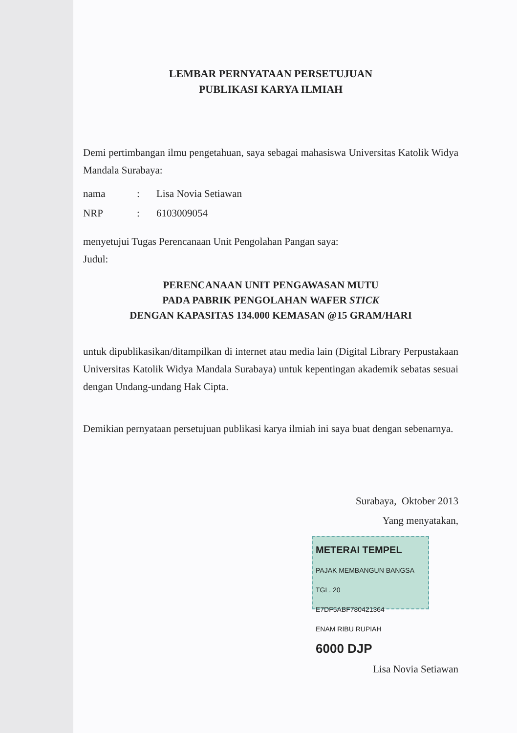LEMBAR PERNYATAAN PERSETUJUAN
PUBLIKASI KARYA ILMIAH
Demi pertimbangan ilmu pengetahuan, saya sebagai mahasiswa Universitas Katolik Widya Mandala Surabaya:
nama: Lisa Novia Setiawan
NRP: 6103009054
menyetujui Tugas Perencanaan Unit Pengolahan Pangan saya:
Judul:
PERENCANAAN UNIT PENGAWASAN MUTU
PADA PABRIK PENGOLAHAN WAFER STICK
DENGAN KAPASITAS 134.000 KEMASAN @15 GRAM/HARI
untuk dipublikasikan/ditampilkan di internet atau media lain (Digital Library Perpustakaan Universitas Katolik Widya Mandala Surabaya) untuk kepentingan akademik sebatas sesuai dengan Undang-undang Hak Cipta.
Demikian pernyataan persetujuan publikasi karya ilmiah ini saya buat dengan sebenarnya.
Surabaya, Oktober 2013
Yang menyatakan,
METERAI TEMPEL
PAJAK MEMBANGUN BANGSA TGL. 20
E7DF5ABF780421364
ENAM RIBU RUPIAH
6000 DJP
Lisa Novia Setiawan